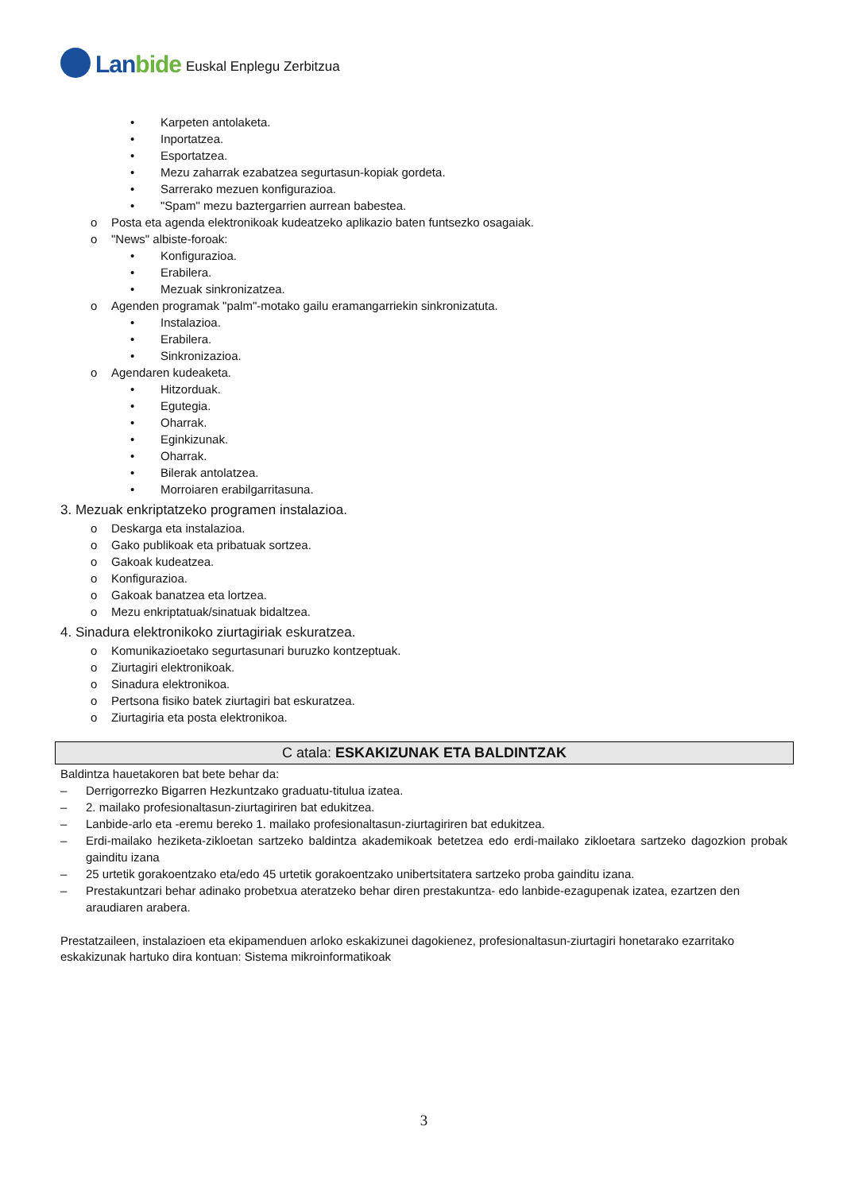Lanbide
Euskal Enplegu Zerbitzua
• Karpeten antolaketa.
• Inportatzea.
• Esportatzea.
• Mezu zaharrak ezabatzea segurtasun-kopiak gordeta.
• Sarrerako mezuen konfigurazioa.
• "Spam" mezu baztergarrien aurrean babestea.
o Posta eta agenda elektronikoak kudeatzeko aplikazio baten funtsezko osagaiak.
o "News" albiste-foroak:
• Konfigurazioa.
• Erabilera.
• Mezuak sinkronizatzea.
o Agenden programak "palm"-motako gailu eramangarriekin sinkronizatuta.
• Instalazioa.
• Erabilera.
• Sinkronizazioa.
o Agendaren kudeaketa.
• Hitzorduak.
• Egutegia.
• Oharrak.
• Eginkizunak.
• Oharrak.
• Bilerak antolatzea.
• Morroiaren erabilgarritasuna.
3. Mezuak enkriptatzeko programen instalazioa.
o Deskarga eta instalazioa.
o Gako publikoak eta pribatuak sortzea.
o Gakoak kudeatzea.
o Konfigurazioa.
o Gakoak banatzea eta lortzea.
o Mezu enkriptatuak/sinatuak bidaltzea.
4. Sinadura elektronikoko ziurtagiriak eskuratzea.
o Komunikazioetako segurtasunari buruzko kontzeptuak.
o Ziurtagiri elektronikoak.
o Sinadura elektronikoa.
o Pertsona fisiko batek ziurtagiri bat eskuratzea.
o Ziurtagiria eta posta elektronikoa.
C atala: ESKAKIZUNAK ETA BALDINTZAK
Baldintza hauetakoren bat bete behar da:
– Derrigorrezko Bigarren Hezkuntzako graduatu-titulua izatea.
– 2. mailako profesionaltasun-ziurtagiriren bat edukitzea.
– Lanbide-arlo eta -eremu bereko 1. mailako profesionaltasun-ziurtagiriren bat edukitzea.
– Erdi-mailako heziketa-zikloetan sartzeko baldintza akademikoak betetzea edo erdi-mailako zikloetara sartzeko dagozkion probak gainditu izana
– 25 urtetik gorakoentzako eta/edo 45 urtetik gorakoentzako unibertsitatera sartzeko proba gainditu izana.
– Prestakuntzari behar adinako probetxua ateratzeko behar diren prestakuntza- edo lanbide-ezagupenak izatea, ezartzen den araudiaren arabera.
Prestatzaileen, instalazioen eta ekipamenduen arloko eskakizunei dagokienez, profesionaltasun-ziurtagiri honetarako ezarritako eskakizunak hartuko dira kontuan: Sistema mikroinformatikoak
3